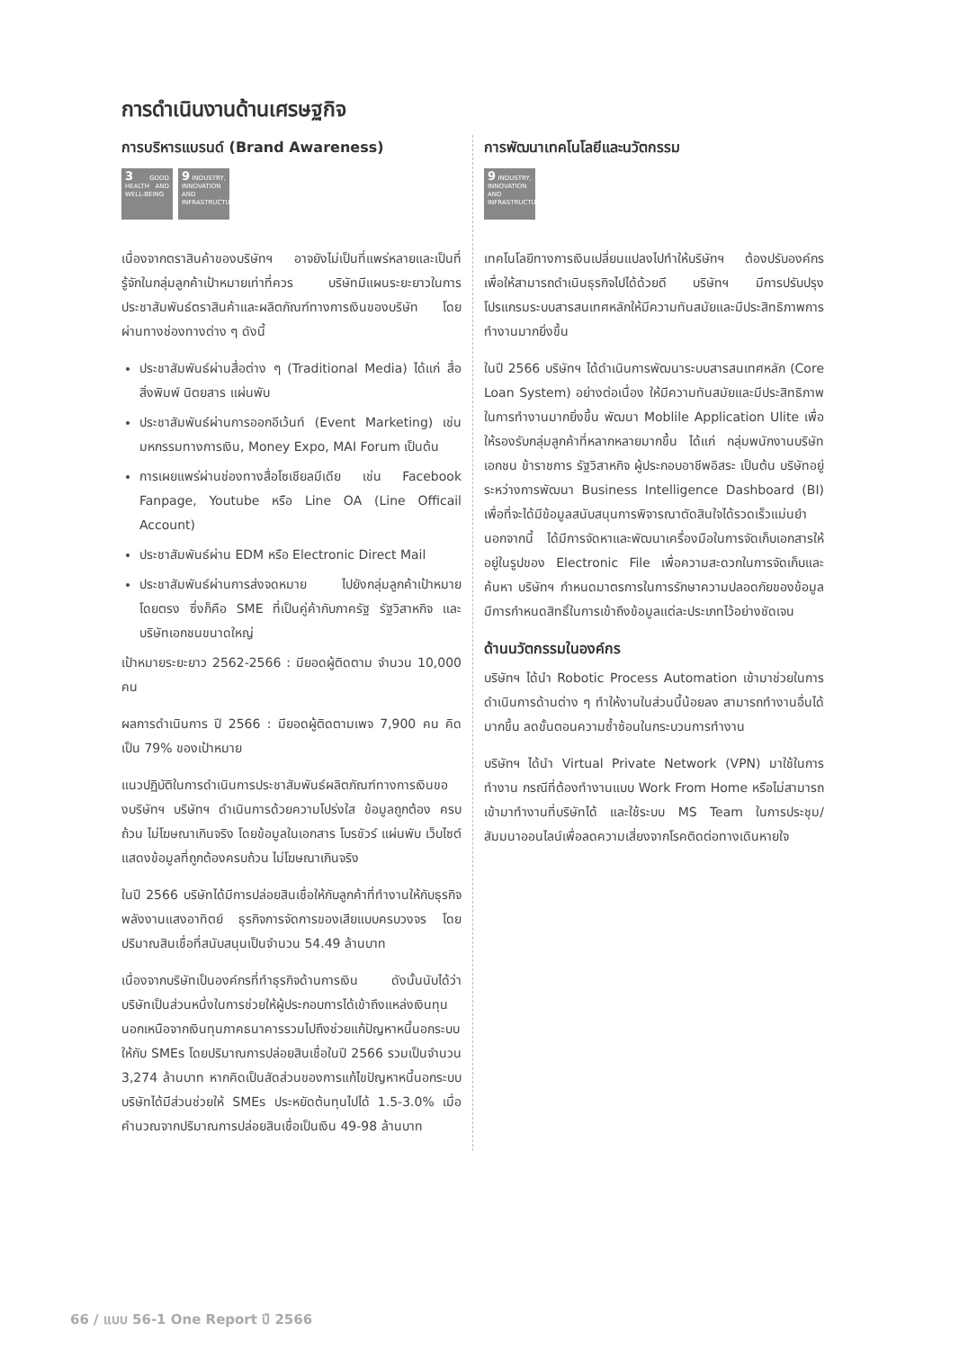การดำเนินงานด้านเศรษฐกิจ
การบริหารแบรนด์ (Brand Awareness)
3 GOOD HEALTH AND WELL-BEING
9 INDUSTRY, INNOVATION AND INFRASTRUCTURE
เนื่องจากตราสินค้าของบริษัทฯ อาจยังไม่เป็นที่แพร่หลายและเป็นที่รู้จักในกลุ่มลูกค้าเป้าหมายเท่าที่ควร บริษัทมีแผนระยะยาวในการประชาสัมพันธ์ตราสินค้าและผลิตภัณฑ์ทางการเงินของบริษัท โดยผ่านทางช่องทางต่าง ๆ ดังนี้
ประชาสัมพันธ์ผ่านสื่อต่าง ๆ (Traditional Media) ได้แก่ สื่อสิ่งพิมพ์ นิตยสาร แผ่นพับ
ประชาสัมพันธ์ผ่านการออกอีเว้นท์ (Event Marketing) เช่น มหกรรมทางการเงิน, Money Expo, MAI Forum เป็นต้น
การเผยแพร่ผ่านช่องทางสื่อโซเชียลมีเดีย เช่น Facebook Fanpage, Youtube หรือ Line OA (Line Officail Account)
ประชาสัมพันธ์ผ่าน EDM หรือ Electronic Direct Mail
ประชาสัมพันธ์ผ่านการส่งจดหมาย ไปยังกลุ่มลูกค้าเป้าหมายโดยตรง ซึ่งก็คือ SME ที่เป็นคู่ค้ากับภาครัฐ รัฐวิสาหกิจ และบริษัทเอกชนขนาดใหญ่
เป้าหมายระยะยาว 2562-2566 : มียอดผู้ติดตาม จำนวน 10,000 คน
ผลการดำเนินการ ปี 2566 : มียอดผู้ติดตามเพจ 7,900 คน คิดเป็น 79% ของเป้าหมาย
แนวปฏิบัติในการดำเนินการประชาสัมพันธ์ผลิตภัณฑ์ทางการเงินของบริษัทฯ บริษัทฯ ดำเนินการด้วยความโปร่งใส ข้อมูลถูกต้อง ครบถ้วน ไม่โฆษณาเกินจริง โดยข้อมูลในเอกสาร โบรชัวร์ แผ่นพับ เว็บไซต์ แสดงข้อมูลที่ถูกต้องครบถ้วน ไม่โฆษณาเกินจริง
ในปี 2566 บริษัทได้มีการปล่อยสินเชื่อให้กับลูกค้าที่ทำงานให้กับธุรกิจพลังงานแสงอาทิตย์ ธุรกิจการจัดการของเสียแบบครบวงจร โดยปริมาณสินเชื่อที่สนับสนุนเป็นจำนวน 54.49 ล้านบาท
เนื่องจากบริษัทเป็นองค์กรที่ทำธุรกิจด้านการเงิน ดังนั้นนับได้ว่าบริษัทเป็นส่วนหนึ่งในการช่วยให้ผู้ประกอบการได้เข้าถึงแหล่งเงินทุนนอกเหนือจากเงินทุนภาคธนาคารรวมไปถึงช่วยแก้ปัญหาหนี้นอกระบบให้กับ SMEs โดยปริมาณการปล่อยสินเชื่อในปี 2566 รวมเป็นจำนวน 3,274 ล้านบาท หากคิดเป็นสัดส่วนของการแก้ไขปัญหาหนี้นอกระบบบริษัทได้มีส่วนช่วยให้ SMEs ประหยัดต้นทุนไปได้ 1.5-3.0% เมื่อคำนวณจากปริมาณการปล่อยสินเชื่อเป็นเงิน 49-98 ล้านบาท
การพัฒนาเทคโนโลยีและนวัตกรรม
9 INDUSTRY, INNOVATION AND INFRASTRUCTURE
เทคโนโลยีทางการเงินเปลี่ยนแปลงไปทำให้บริษัทฯ ต้องปรับองค์กรเพื่อให้สามารถดำเนินธุรกิจไปได้ด้วยดี บริษัทฯ มีการปรับปรุงโปรแกรมระบบสารสนเทศหลักให้มีความทันสมัยและมีประสิทธิภาพการทำงานมากยิ่งขึ้น
ในปี 2566 บริษัทฯ ได้ดำเนินการพัฒนาระบบสารสนเทศหลัก (Core Loan System) อย่างต่อเนื่อง ให้มีความทันสมัยและมีประสิทธิภาพในการทำงานมากยิ่งขึ้น พัฒนา Moblile Application Ulite เพื่อให้รองรับกลุ่มลูกค้าที่หลากหลายมากขึ้น ได้แก่ กลุ่มพนักงานบริษัทเอกชน ข้าราชการ รัฐวิสาหกิจ ผู้ประกอบอาชีพอิสระ เป็นต้น บริษัทอยู่ระหว่างการพัฒนา Business Intelligence Dashboard (BI) เพื่อที่จะได้มีข้อมูลสนับสนุนการพิจารณาตัดสินใจได้รวดเร็วแม่นยำ นอกจากนี้ ได้มีการจัดหาและพัฒนาเครื่องมือในการจัดเก็บเอกสารให้อยู่ในรูปของ Electronic File เพื่อความสะดวกในการจัดเก็บและค้นหา บริษัทฯ กำหนดมาตรการในการรักษาความปลอดภัยของข้อมูลมีการกำหนดสิทธิ์ในการเข้าถึงข้อมูลแต่ละประเภทไว้อย่างชัดเจน
ด้านนวัตกรรมในองค์กร
บริษัทฯ ได้นำ Robotic Process Automation เข้ามาช่วยในการดำเนินการด้านต่าง ๆ ทำให้งานในส่วนนี้น้อยลง สามารถทำงานอื่นได้มากขึ้น ลดขั้นตอนความซ้ำซ้อนในกระบวนการทำงาน
บริษัทฯ ได้นำ Virtual Private Network (VPN) มาใช้ในการทำงาน กรณีที่ต้องทำงานแบบ Work From Home หรือไม่สามารถเข้ามาทำงานที่บริษัทได้ และใช้ระบบ MS Team ในการประชุม/สัมมนาออนไลน์เพื่อลดความเสี่ยงจากโรคติดต่อทางเดินหายใจ
66 / แบบ 56-1 One Report ปี 2566